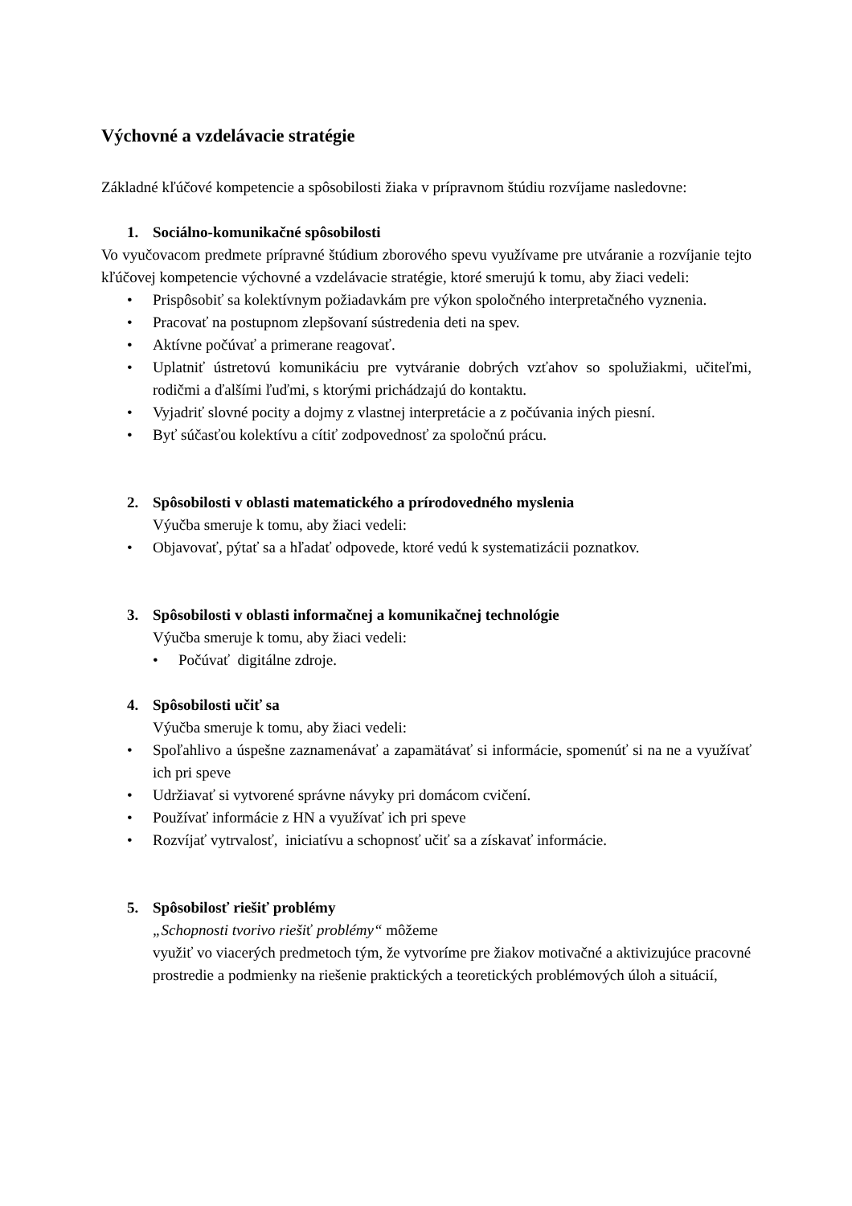Výchovné a vzdelávacie stratégie
Základné kľúčové kompetencie a spôsobilosti žiaka v prípravnom štúdiu rozvíjame nasledovne:
1. Sociálno-komunikačné spôsobilosti
Vo vyučovacom predmete prípravné štúdium zborového spevu využívame pre utváranie a rozvíjanie tejto kľúčovej kompetencie výchovné a vzdelávacie stratégie, ktoré smerujú k tomu, aby žiaci vedeli:
• Prispôsobiť sa kolektívnym požiadavkám pre výkon spoločného interpretačného vyznenia.
• Pracovať na postupnom zlepšovaní sústredenia deti na spev.
• Aktívne počúvať a primerane reagovať.
• Uplatniť ústretovú komunikáciu pre vytváranie dobrých vzťahov so spolužiakmi, učiteľmi, rodičmi a ďalšími ľuďmi, s ktorými prichádzajú do kontaktu.
• Vyjadriť slovné pocity a dojmy z vlastnej interpretácie a z počúvania iných piesní.
• Byť súčasťou kolektívu a cítiť zodpovednosť za spoločnú prácu.
2. Spôsobilosti v oblasti matematického a prírodovedného myslenia
Výučba smeruje k tomu, aby žiaci vedeli:
• Objavovať, pýtať sa a hľadať odpovede, ktoré vedú k systematizácii poznatkov.
3. Spôsobilosti v oblasti informačnej a komunikačnej technológie
Výučba smeruje k tomu, aby žiaci vedeli:
• Počúvať digitálne zdroje.
4. Spôsobilosti učiť sa
Výučba smeruje k tomu, aby žiaci vedeli:
• Spoľahlivo a úspešne zaznamenávať a zapamätávať si informácie, spomenúť si na ne a využívať ich pri speve
• Udržiavať si vytvorené správne návyky pri domácom cvičení.
• Používať informácie z HN a využívať ich pri speve
• Rozvíjať vytrvalosť, iniciatívu a schopnosť učiť sa a získavať informácie.
5. Spôsobilosť riešiť problémy
„Schopnosti tvorivo riešiť problémy“ môžeme
využiť vo viacerých predmetoch tým, že vytvoríme pre žiakov motivačné a aktivizujúce pracovné prostredie a podmienky na riešenie praktických a teoretických problémových úloh a situácií,